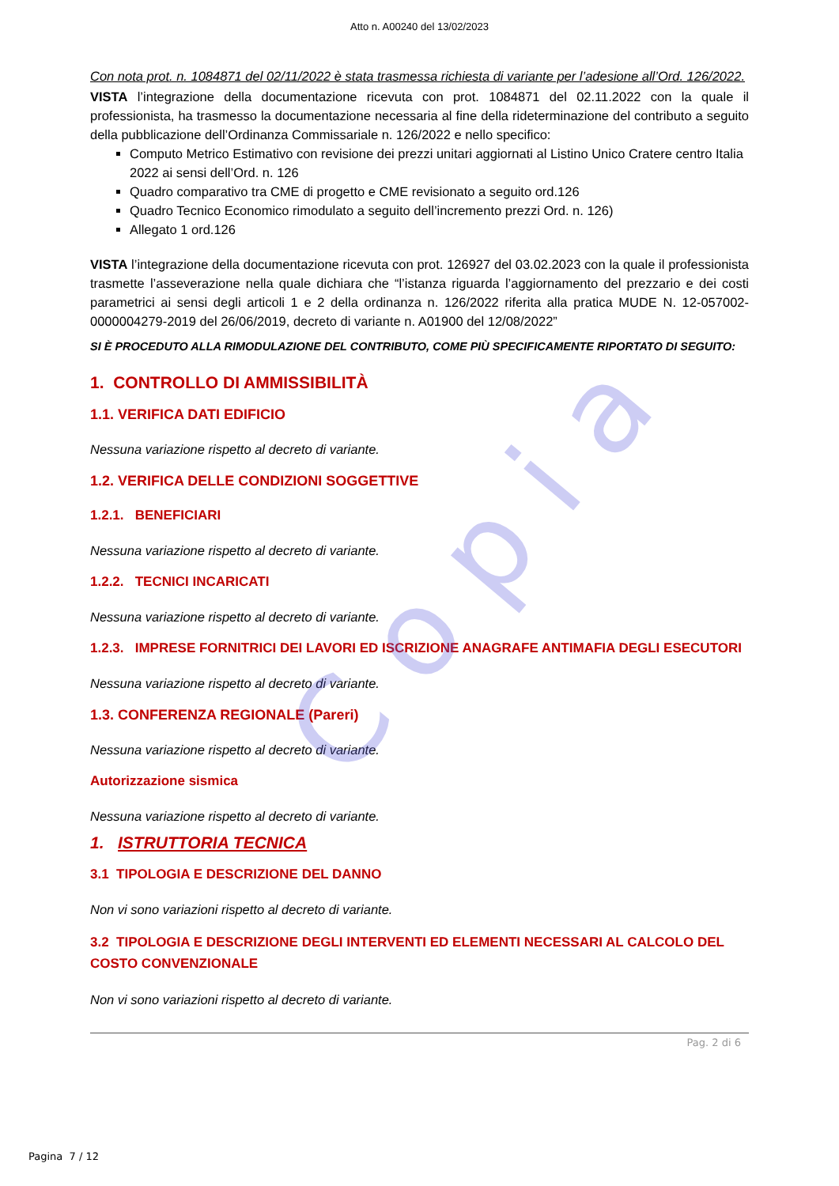C o p i a
Atto n. A00240 del 13/02/2023
Con nota prot. n. 1084871 del 02/11/2022 è stata trasmessa richiesta di variante per l’adesione all’Ord. 126/2022.
VISTA l’integrazione della documentazione ricevuta con prot. 1084871 del 02.11.2022 con la quale il professionista, ha trasmesso la documentazione necessaria al fine della rideterminazione del contributo a seguito della pubblicazione dell’Ordinanza Commissariale n. 126/2022 e nello specifico:
Computo Metrico Estimativo con revisione dei prezzi unitari aggiornati al Listino Unico Cratere centro Italia 2022 ai sensi dell’Ord. n. 126
Quadro comparativo tra CME di progetto e CME revisionato a seguito ord.126
Quadro Tecnico Economico rimodulato a seguito dell’incremento prezzi Ord. n. 126)
Allegato 1 ord.126
VISTA l’integrazione della documentazione ricevuta con prot. 126927 del 03.02.2023 con la quale il professionista trasmette l’asseverazione nella quale dichiara che “l’istanza riguarda l’aggiornamento del prezzario e dei costi parametrici ai sensi degli articoli 1 e 2 della ordinanza n. 126/2022 riferita alla pratica MUDE N. 12-057002-0000004279-2019 del 26/06/2019, decreto di variante n. A01900 del 12/08/2022”
SI È PROCEDUTO ALLA RIMODULAZIONE DEL CONTRIBUTO, COME PIÙ SPECIFICAMENTE RIPORTATO DI SEGUITO:
1. CONTROLLO DI AMMISSIBILITÀ
1.1. VERIFICA DATI EDIFICIO
Nessuna variazione rispetto al decreto di variante.
1.2. VERIFICA DELLE CONDIZIONI SOGGETTIVE
1.2.1. BENEFICIARI
Nessuna variazione rispetto al decreto di variante.
1.2.2. TECNICI INCARICATI
Nessuna variazione rispetto al decreto di variante.
1.2.3. IMPRESE FORNITRICI DEI LAVORI ED ISCRIZIONE ANAGRAFE ANTIMAFIA DEGLI ESECUTORI
Nessuna variazione rispetto al decreto di variante.
1.3. CONFERENZA REGIONALE (Pareri)
Nessuna variazione rispetto al decreto di variante.
Autorizzazione sismica
Nessuna variazione rispetto al decreto di variante.
1. ISTRUTTORIA TECNICA
3.1 TIPOLOGIA E DESCRIZIONE DEL DANNO
Non vi sono variazioni rispetto al decreto di variante.
3.2 TIPOLOGIA E DESCRIZIONE DEGLI INTERVENTI ED ELEMENTI NECESSARI AL CALCOLO DEL COSTO CONVENZIONALE
Non vi sono variazioni rispetto al decreto di variante.
Pag. 2 di 6
Pagina 7 / 12